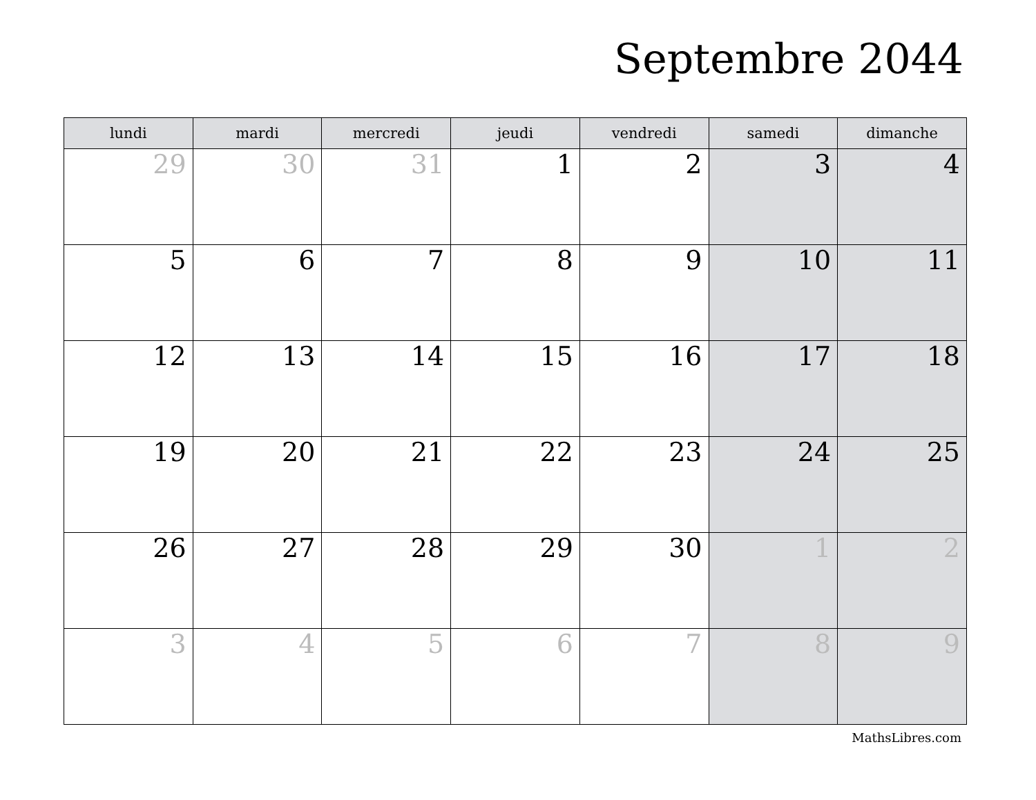Septembre 2044
| lundi | mardi | mercredi | jeudi | vendredi | samedi | dimanche |
| --- | --- | --- | --- | --- | --- | --- |
| 29 | 30 | 31 | 1 | 2 | 3 | 4 |
| 5 | 6 | 7 | 8 | 9 | 10 | 11 |
| 12 | 13 | 14 | 15 | 16 | 17 | 18 |
| 19 | 20 | 21 | 22 | 23 | 24 | 25 |
| 26 | 27 | 28 | 29 | 30 | 1 | 2 |
| 3 | 4 | 5 | 6 | 7 | 8 | 9 |
MathsLibres.com